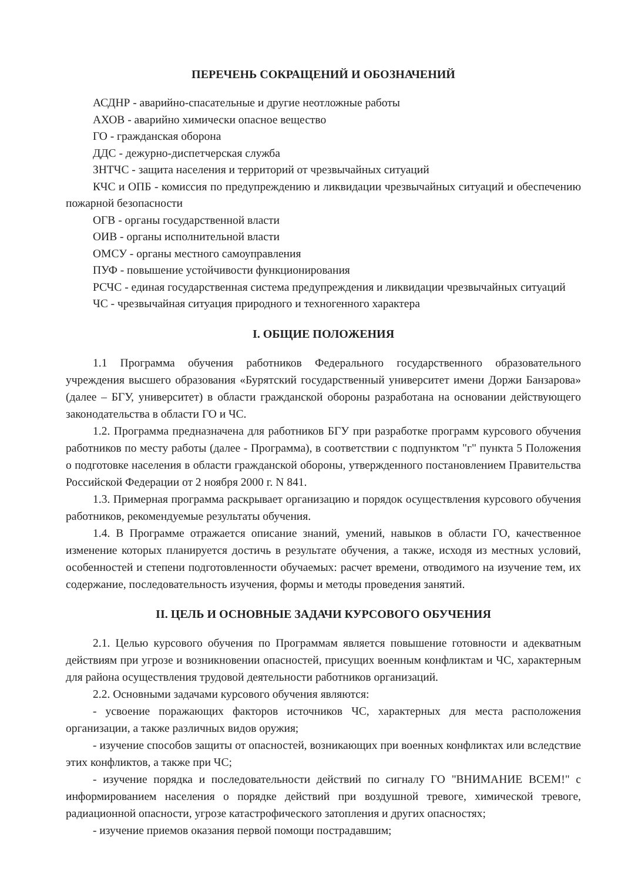ПЕРЕЧЕНЬ СОКРАЩЕНИЙ И ОБОЗНАЧЕНИЙ
АСДНР - аварийно-спасательные и другие неотложные работы
АХОВ - аварийно химически опасное вещество
ГО - гражданская оборона
ДДС - дежурно-диспетчерская служба
ЗНТЧС - защита населения и территорий от чрезвычайных ситуаций
КЧС и ОПБ - комиссия по предупреждению и ликвидации чрезвычайных ситуаций и обеспечению пожарной безопасности
ОГВ - органы государственной власти
ОИВ - органы исполнительной власти
ОМСУ - органы местного самоуправления
ПУФ - повышение устойчивости функционирования
РСЧС - единая государственная система предупреждения и ликвидации чрезвычайных ситуаций
ЧС - чрезвычайная ситуация природного и техногенного характера
I. ОБЩИЕ ПОЛОЖЕНИЯ
1.1 Программа обучения работников Федерального государственного образовательного учреждения высшего образования «Бурятский государственный университет имени Доржи Банзарова» (далее – БГУ, университет) в области гражданской обороны разработана на основании действующего законодательства в области ГО и ЧС.
1.2. Программа предназначена для работников БГУ при разработке программ курсового обучения работников по месту работы (далее - Программа), в соответствии с подпунктом "г" пункта 5 Положения о подготовке населения в области гражданской обороны, утвержденного постановлением Правительства Российской Федерации от 2 ноября 2000 г. N 841.
1.3. Примерная программа раскрывает организацию и порядок осуществления курсового обучения работников, рекомендуемые результаты обучения.
1.4. В Программе отражается описание знаний, умений, навыков в области ГО, качественное изменение которых планируется достичь в результате обучения, а также, исходя из местных условий, особенностей и степени подготовленности обучаемых: расчет времени, отводимого на изучение тем, их содержание, последовательность изучения, формы и методы проведения занятий.
II. ЦЕЛЬ И ОСНОВНЫЕ ЗАДАЧИ КУРСОВОГО ОБУЧЕНИЯ
2.1. Целью курсового обучения по Программам является повышение готовности и адекватным действиям при угрозе и возникновении опасностей, присущих военным конфликтам и ЧС, характерным для района осуществления трудовой деятельности работников организаций.
2.2. Основными задачами курсового обучения являются:
- усвоение поражающих факторов источников ЧС, характерных для места расположения организации, а также различных видов оружия;
- изучение способов защиты от опасностей, возникающих при военных конфликтах или вследствие этих конфликтов, а также при ЧС;
- изучение порядка и последовательности действий по сигналу ГО "ВНИМАНИЕ ВСЕМ!" с информированием населения о порядке действий при воздушной тревоге, химической тревоге, радиационной опасности, угрозе катастрофического затопления и других опасностях;
- изучение приемов оказания первой помощи пострадавшим;